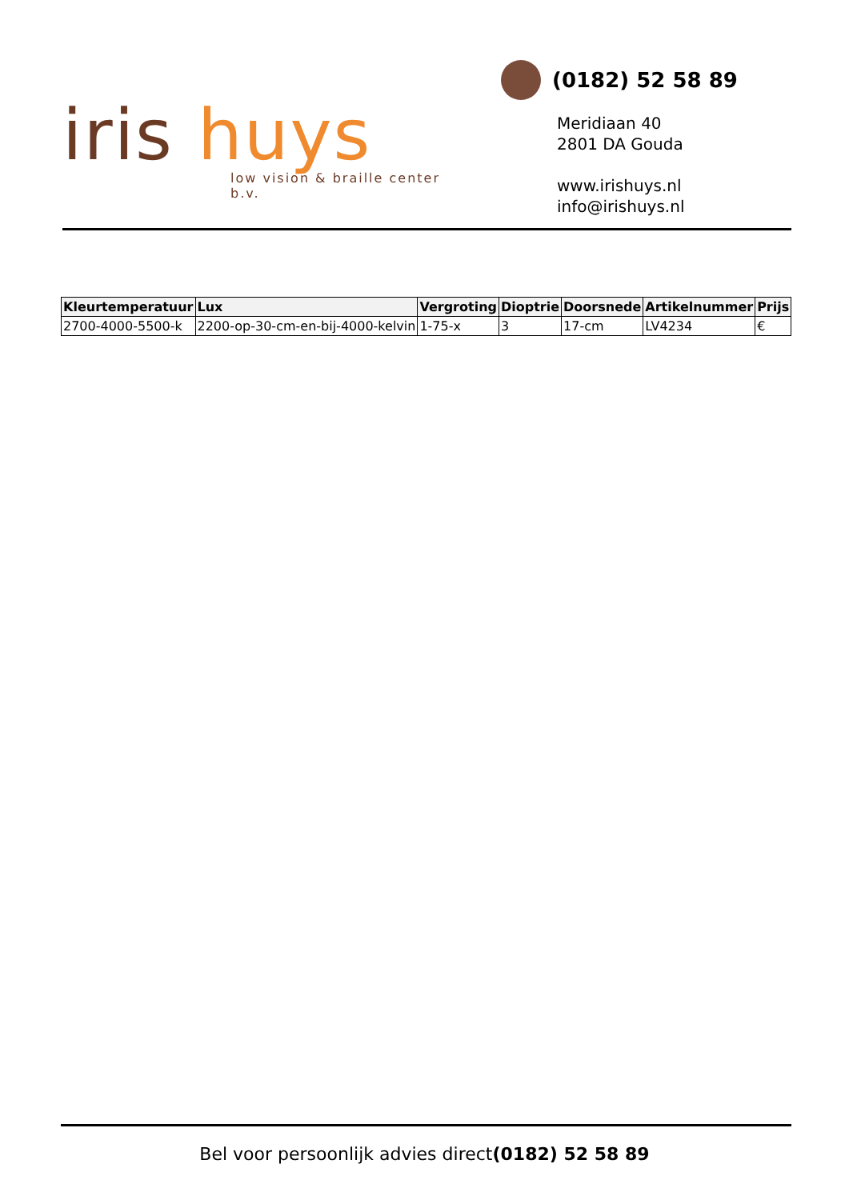iris huys
low vision & braille center b.v.
(0182) 52 58 89
Meridiaan 40
2801 DA Gouda
www.irishuys.nl
info@irishuys.nl
| Kleurtemperatuur | Lux | Vergroting | Dioptrie | Doorsnede | Artikelnummer | Prijs |
| --- | --- | --- | --- | --- | --- | --- |
| 2700-4000-5500-k | 2200-op-30-cm-en-bij-4000-kelvin | 1-75-x | 3 | 17-cm | LV4234 | € |
Bel voor persoonlijk advies direct(0182) 52 58 89